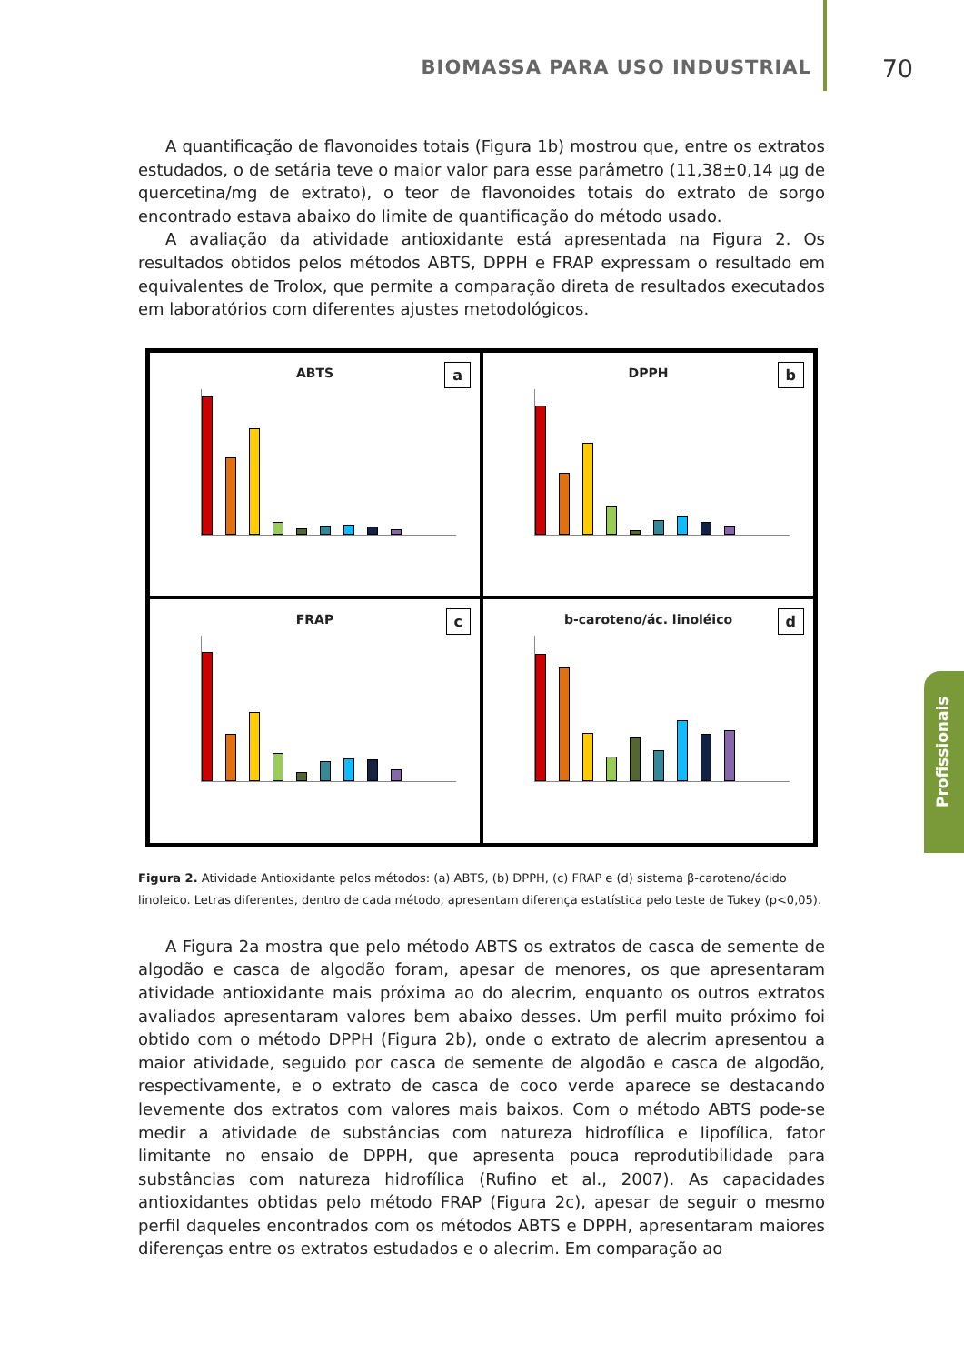BIOMASSA PARA USO INDUSTRIAL 70
Profissionais
A quantificação de flavonoides totais (Figura 1b) mostrou que, entre os extratos estudados, o de setária teve o maior valor para esse parâmetro (11,38±0,14 µg de quercetina/mg de extrato), o teor de flavonoides totais do extrato de sorgo encontrado estava abaixo do limite de quantificação do método usado.
A avaliação da atividade antioxidante está apresentada na Figura 2. Os resultados obtidos pelos métodos ABTS, DPPH e FRAP expressam o resultado em equivalentes de Trolox, que permite a comparação direta de resultados executados em laboratórios com diferentes ajustes metodológicos.
ABTS
a
DPPH
b
FRAP
c
b-caroteno/ác. linoléico
d
Figura 2. Atividade Antioxidante pelos métodos: (a) ABTS, (b) DPPH, (c) FRAP e (d) sistema β-caroteno/ácido linoleico. Letras diferentes, dentro de cada método, apresentam diferença estatística pelo teste de Tukey (p<0,05).
A Figura 2a mostra que pelo método ABTS os extratos de casca de semente de algodão e casca de algodão foram, apesar de menores, os que apresentaram atividade antioxidante mais próxima ao do alecrim, enquanto os outros extratos avaliados apresentaram valores bem abaixo desses. Um perfil muito próximo foi obtido com o método DPPH (Figura 2b), onde o extrato de alecrim apresentou a maior atividade, seguido por casca de semente de algodão e casca de algodão, respectivamente, e o extrato de casca de coco verde aparece se destacando levemente dos extratos com valores mais baixos. Com o método ABTS pode-se medir a atividade de substâncias com natureza hidrofílica e lipofílica, fator limitante no ensaio de DPPH, que apresenta pouca reprodutibilidade para substâncias com natureza hidrofílica (Rufino et al., 2007). As capacidades antioxidantes obtidas pelo método FRAP (Figura 2c), apesar de seguir o mesmo perfil daqueles encontrados com os métodos ABTS e DPPH, apresentaram maiores diferenças entre os extratos estudados e o alecrim. Em comparação ao